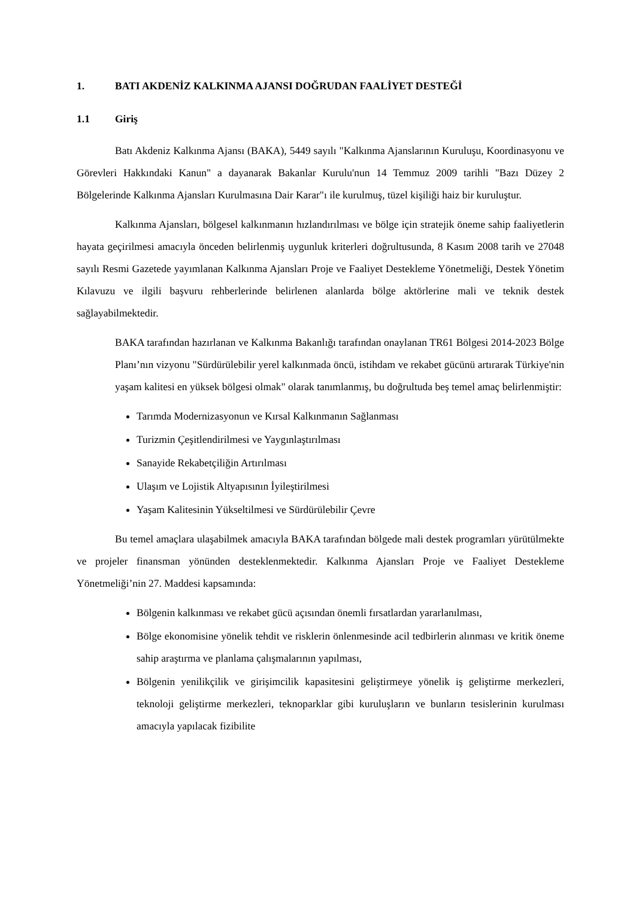1. BATI AKDENİZ KALKINMA AJANSI DOĞRUDAN FAALİYET DESTEĞİ
1.1 Giriş
Batı Akdeniz Kalkınma Ajansı (BAKA), 5449 sayılı "Kalkınma Ajanslarının Kuruluşu, Koordinasyonu ve Görevleri Hakkındaki Kanun" a dayanarak Bakanlar Kurulu'nun 14 Temmuz 2009 tarihli "Bazı Düzey 2 Bölgelerinde Kalkınma Ajansları Kurulmasına Dair Karar"ı ile kurulmuş, tüzel kişiliği haiz bir kuruluştur.
Kalkınma Ajansları, bölgesel kalkınmanın hızlandırılması ve bölge için stratejik öneme sahip faaliyetlerin hayata geçirilmesi amacıyla önceden belirlenmiş uygunluk kriterleri doğrultusunda, 8 Kasım 2008 tarih ve 27048 sayılı Resmi Gazetede yayımlanan Kalkınma Ajansları Proje ve Faaliyet Destekleme Yönetmeliği, Destek Yönetim Kılavuzu ve ilgili başvuru rehberlerinde belirlenen alanlarda bölge aktörlerine mali ve teknik destek sağlayabilmektedir.
BAKA tarafından hazırlanan ve Kalkınma Bakanlığı tarafından onaylanan TR61 Bölgesi 2014-2023 Bölge Planı’nın vizyonu "Sürdürülebilir yerel kalkınmada öncü, istihdam ve rekabet gücünü artırarak Türkiye'nin yaşam kalitesi en yüksek bölgesi olmak" olarak tanımlanmış, bu doğrultuda beş temel amaç belirlenmiştir:
Tarımda Modernizasyonun ve Kırsal Kalkınmanın Sağlanması
Turizmin Çeşitlendirilmesi ve Yaygınlaştırılması
Sanayide Rekabetçiliğin Artırılması
Ulaşım ve Lojistik Altyapısının İyileştirilmesi
Yaşam Kalitesinin Yükseltilmesi ve Sürdürülebilir Çevre
Bu temel amaçlara ulaşabilmek amacıyla BAKA tarafından bölgede mali destek programları yürütülmekte ve projeler finansman yönünden desteklenmektedir. Kalkınma Ajansları Proje ve Faaliyet Destekleme Yönetmeliği’nin 27. Maddesi kapsamında:
Bölgenin kalkınması ve rekabet gücü açısından önemli fırsatlardan yararlanılması,
Bölge ekonomisine yönelik tehdit ve risklerin önlenmesinde acil tedbirlerin alınması ve kritik öneme sahip araştırma ve planlama çalışmalarının yapılması,
Bölgenin yenilikçilik ve girişimcilik kapasitesini geliştirmeye yönelik iş geliştirme merkezleri, teknoloji geliştirme merkezleri, teknoparklar gibi kuruluşların ve bunların tesislerinin kurulması amacıyla yapılacak fizibilite